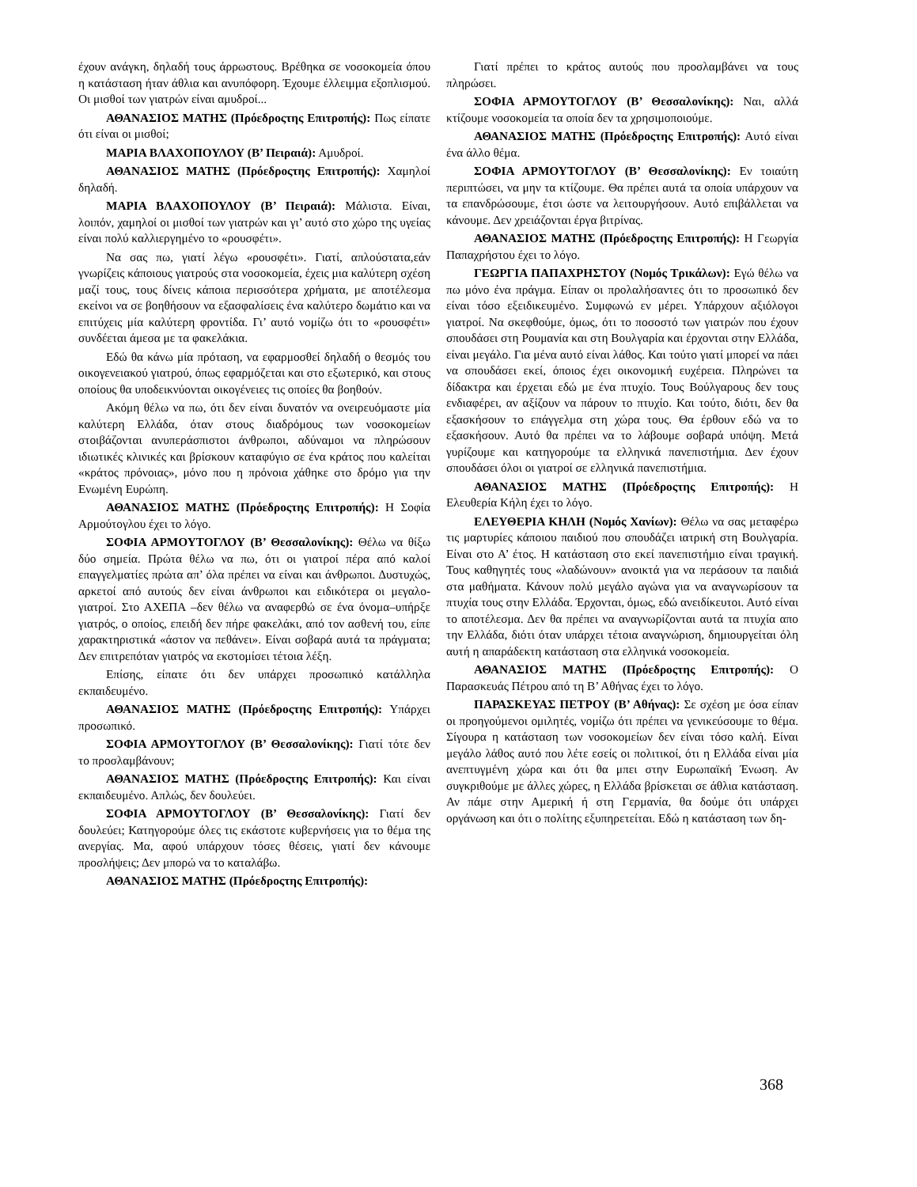έχουν ανάγκη, δηλαδή τους άρρωστους. Βρέθηκα σε νοσοκομεία όπου η κατάσταση ήταν άθλια και ανυπόφορη. Έχουμε έλλειμμα εξοπλισμού. Οι μισθοί των γιατρών είναι αμυδροί...
ΑΘΑΝΑΣΙΟΣ ΜΑΤΗΣ (Πρόεδροςτης Επιτροπής): Πως είπατε ότι είναι οι μισθοί;
ΜΑΡΙΑ ΒΛΑΧΟΠΟΥΛΟΥ (Β’ Πειραιά): Αμυδροί.
ΑΘΑΝΑΣΙΟΣ ΜΑΤΗΣ (Πρόεδροςτης Επιτροπής): Χαμηλοί δηλαδή.
ΜΑΡΙΑ ΒΛΑΧΟΠΟΥΛΟΥ (Β’ Πειραιά): Μάλιστα. Είναι, λοιπόν, χαμηλοί οι μισθοί των γιατρών και γι’ αυτό στο χώρο της υγείας είναι πολύ καλλιεργημένο το «ρουσφέτι».
Να σας πω, γιατί λέγω «ρουσφέτι». Γιατί, απλούστατα,εάν γνωρίζεις κάποιους γιατρούς στα νοσοκομεία, έχεις μια καλύτερη σχέση μαζί τους, τους δίνεις κάποια περισσότερα χρήματα, με αποτέλεσμα εκείνοι να σε βοηθήσουν να εξασφαλίσεις ένα καλύτερο δωμάτιο και να επιτύχεις μία καλύτερη φροντίδα. Γι’ αυτό νομίζω ότι το «ρουσφέτι» συνδέεται άμεσα με τα φακελάκια.
Εδώ θα κάνω μία πρόταση, να εφαρμοσθεί δηλαδή ο θεσμός του οικογενειακού γιατρού, όπως εφαρμόζεται και στο εξωτερικό, και στους οποίους θα υποδεικνύονται οικογένειες τις οποίες θα βοηθούν.
Ακόμη θέλω να πω, ότι δεν είναι δυνατόν να ονειρευόμαστε μία καλύτερη Ελλάδα, όταν στους διαδρόμους των νοσοκομείων στοιβάζονται ανυπεράσπιστοι άνθρωποι, αδύναμοι να πληρώσουν ιδιωτικές κλινικές και βρίσκουν καταφύγιο σε ένα κράτος που καλείται «κράτος πρόνοιας», μόνο που η πρόνοια χάθηκε στο δρόμο για την Ενωμένη Ευρώπη.
ΑΘΑΝΑΣΙΟΣ ΜΑΤΗΣ (Πρόεδροςτης Επιτροπής): Η Σοφία Αρμούτογλου έχει το λόγο.
ΣΟΦΙΑ ΑΡΜΟΥΤΟΓΛΟΥ (Β’ Θεσσαλονίκης): Θέλω να θίξω δύο σημεία. Πρώτα θέλω να πω, ότι οι γιατροί πέρα από καλοί επαγγελματίες πρώτα απ’ όλα πρέπει να είναι και άνθρωποι. Δυστυχώς, αρκετοί από αυτούς δεν είναι άνθρωποι και ειδικότερα οι μεγαλο-γιατροί. Στο ΑΧΕΠΑ –δεν θέλω να αναφερθώ σε ένα όνομα–υπήρξε γιατρός, ο οποίος, επειδή δεν πήρε φακελάκι, από τον ασθενή του, είπε χαρακτηριστικά «άστον να πεθάνει». Είναι σοβαρά αυτά τα πράγματα; Δεν επιτρεπόταν γιατρός να εκστομίσει τέτοια λέξη.
Επίσης, είπατε ότι δεν υπάρχει προσωπικό κατάλληλα εκπαιδευμένο.
ΑΘΑΝΑΣΙΟΣ ΜΑΤΗΣ (Πρόεδροςτης Επιτροπής): Υπάρχει προσωπικό.
ΣΟΦΙΑ ΑΡΜΟΥΤΟΓΛΟΥ (Β’ Θεσσαλονίκης): Γιατί τότε δεν το προσλαμβάνουν;
ΑΘΑΝΑΣΙΟΣ ΜΑΤΗΣ (Πρόεδροςτης Επιτροπής): Και είναι εκπαιδευμένο. Απλώς, δεν δουλεύει.
ΣΟΦΙΑ ΑΡΜΟΥΤΟΓΛΟΥ (Β’ Θεσσαλονίκης): Γιατί δεν δουλεύει; Κατηγορούμε όλες τις εκάστοτε κυβερνήσεις για το θέμα της ανεργίας. Μα, αφού υπάρχουν τόσες θέσεις, γιατί δεν κάνουμε προσλήψεις; Δεν μπορώ να το καταλάβω.
ΑΘΑΝΑΣΙΟΣ ΜΑΤΗΣ (Πρόεδροςτης Επιτροπής):
Γιατί πρέπει το κράτος αυτούς που προσλαμβάνει να τους πληρώσει.
ΣΟΦΙΑ ΑΡΜΟΥΤΟΓΛΟΥ (Β’ Θεσσαλονίκης): Ναι, αλλά κτίζουμε νοσοκομεία τα οποία δεν τα χρησιμοποιούμε.
ΑΘΑΝΑΣΙΟΣ ΜΑΤΗΣ (Πρόεδροςτης Επιτροπής): Αυτό είναι ένα άλλο θέμα.
ΣΟΦΙΑ ΑΡΜΟΥΤΟΓΛΟΥ (Β’ Θεσσαλονίκης): Εν τοιαύτη περιπτώσει, να μην τα κτίζουμε. Θα πρέπει αυτά τα οποία υπάρχουν να τα επανδρώσουμε, έτσι ώστε να λειτουργήσουν. Αυτό επιβάλλεται να κάνουμε. Δεν χρειάζονται έργα βιτρίνας.
ΑΘΑΝΑΣΙΟΣ ΜΑΤΗΣ (Πρόεδροςτης Επιτροπής): Η Γεωργία Παπαχρήστου έχει το λόγο.
ΓΕΩΡΓΙΑ ΠΑΠΑΧΡΗΣΤΟΥ (Νομός Τρικάλων): Εγώ θέλω να πω μόνο ένα πράγμα. Είπαν οι προλαλήσαντες ότι το προσωπικό δεν είναι τόσο εξειδικευμένο. Συμφωνώ εν μέρει. Υπάρχουν αξιόλογοι γιατροί. Να σκεφθούμε, όμως, ότι το ποσοστό των γιατρών που έχουν σπουδάσει στη Ρουμανία και στη Βουλγαρία και έρχονται στην Ελλάδα, είναι μεγάλο. Για μένα αυτό είναι λάθος. Και τούτο γιατί μπορεί να πάει να σπουδάσει εκεί, όποιος έχει οικονομική ευχέρεια. Πληρώνει τα δίδακτρα και έρχεται εδώ με ένα πτυχίο. Τους Βούλγαρους δεν τους ενδιαφέρει, αν αξίζουν να πάρουν το πτυχίο. Και τούτο, διότι, δεν θα εξασκήσουν το επάγγελμα στη χώρα τους. Θα έρθουν εδώ να το εξασκήσουν. Αυτό θα πρέπει να το λάβουμε σοβαρά υπόψη. Μετά γυρίζουμε και κατηγορούμε τα ελληνικά πανεπιστήμια. Δεν έχουν σπουδάσει όλοι οι γιατροί σε ελληνικά πανεπιστήμια.
ΑΘΑΝΑΣΙΟΣ ΜΑΤΗΣ (Πρόεδροςτης Επιτροπής): Η Ελευθερία Κήλη έχει το λόγο.
ΕΛΕΥΘΕΡΙΑ ΚΗΛΗ (Νομός Χανίων): Θέλω να σας μεταφέρω τις μαρτυρίες κάποιου παιδιού που σπουδάζει ιατρική στη Βουλγαρία. Είναι στο Α’ έτος. Η κατάσταση στο εκεί πανεπιστήμιο είναι τραγική. Τους καθηγητές τους «λαδώνουν» ανοικτά για να περάσουν τα παιδιά στα μαθήματα. Κάνουν πολύ μεγάλο αγώνα για να αναγνωρίσουν τα πτυχία τους στην Ελλάδα. Έρχονται, όμως, εδώ ανειδίκευτοι. Αυτό είναι το αποτέλεσμα. Δεν θα πρέπει να αναγνωρίζονται αυτά τα πτυχία απο την Ελλάδα, διότι όταν υπάρχει τέτοια αναγνώριση, δημιουργείται όλη αυτή η απαράδεκτη κατάσταση στα ελληνικά νοσοκομεία.
ΑΘΑΝΑΣΙΟΣ ΜΑΤΗΣ (Πρόεδροςτης Επιτροπής): Ο Παρασκευάς Πέτρου από τη Β’ Αθήνας έχει το λόγο.
ΠΑΡΑΣΚΕΥΑΣ ΠΕΤΡΟΥ (Β’ Αθήνας): Σε σχέση με όσα είπαν οι προηγούμενοι ομιλητές, νομίζω ότι πρέπει να γενικεύσουμε το θέμα. Σίγουρα η κατάσταση των νοσοκομείων δεν είναι τόσο καλή. Είναι μεγάλο λάθος αυτό που λέτε εσείς οι πολιτικοί, ότι η Ελλάδα είναι μία ανεπτυγμένη χώρα και ότι θα μπει στην Ευρωπαϊκή Ένωση. Αν συγκριθούμε με άλλες χώρες, η Ελλάδα βρίσκεται σε άθλια κατάσταση. Αν πάμε στην Αμερική ή στη Γερμανία, θα δούμε ότι υπάρχει οργάνωση και ότι ο πολίτης εξυπηρετείται. Εδώ η κατάσταση των δη-
368